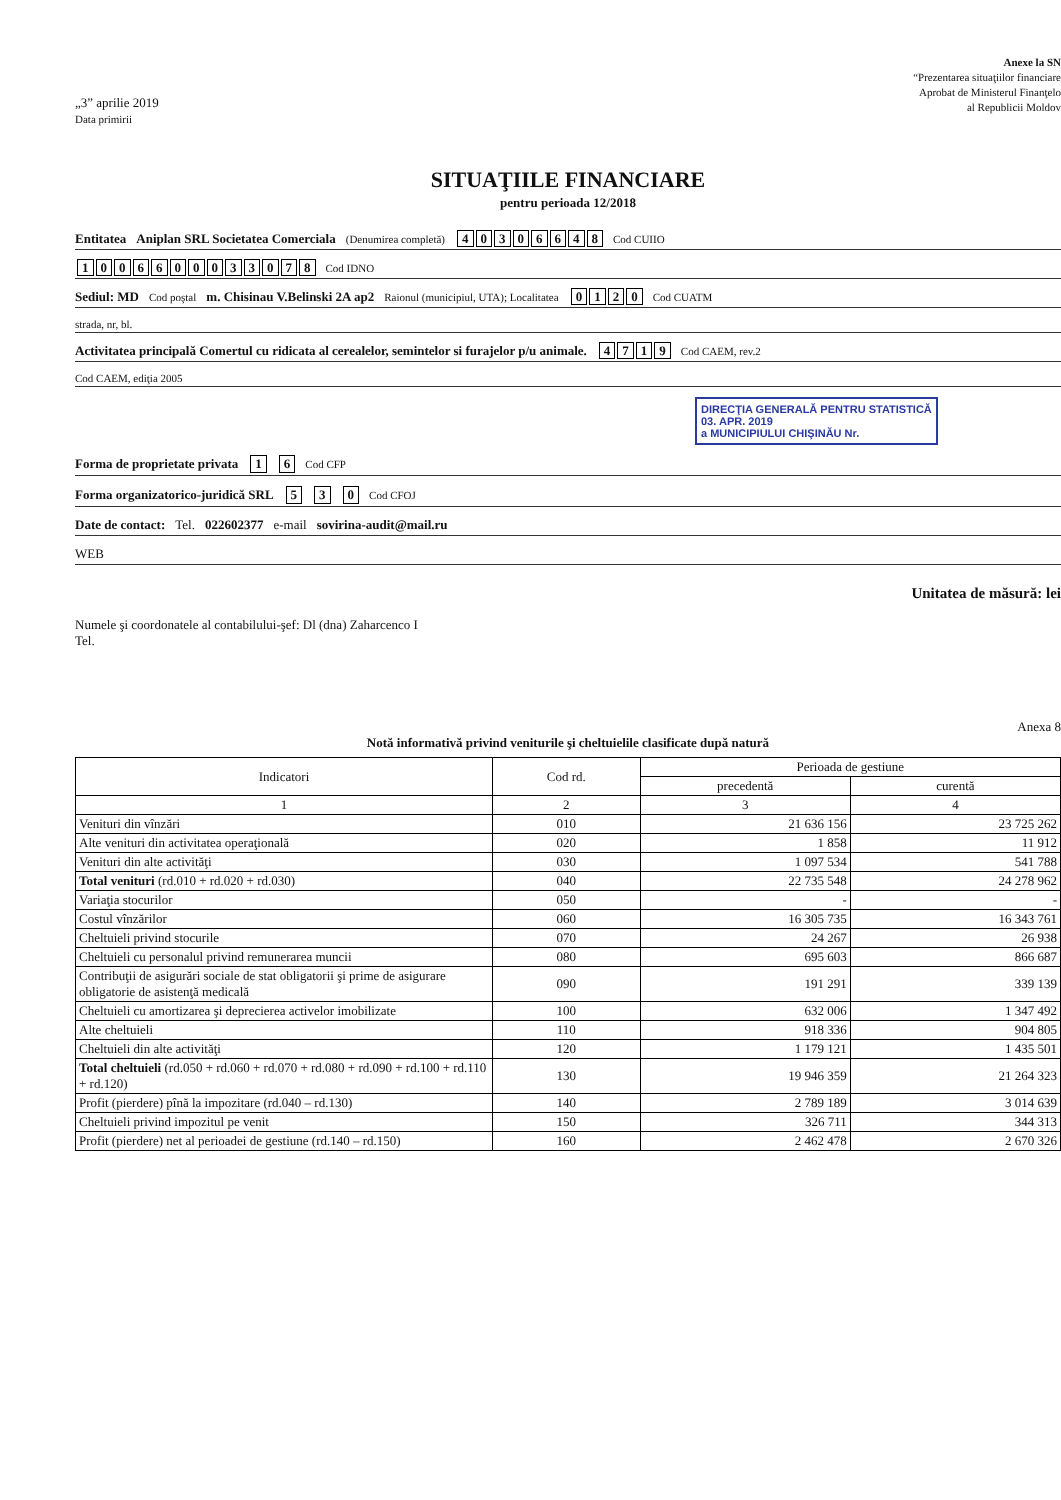„3” aprilie 2019
Data primirii
Anexe la SN
“Prezentarea situaţiilor financiare
Aprobat de Ministerul Finanţelo
al Republicii Moldov
SITUAŢIILE FINANCIARE
pentru perioada 12/2018
Entitatea Aniplan SRL Societatea Comerciala (Denumirea completă) 40306648 Cod CUIIO
1006600033078 Cod IDNO
Sediul: MD Cod poştal m. Chisinau V.Belinski 2A ap2 Raionul (municipiul, UTA); Localitatea 0120 Cod CUATM
strada, nr, bl.
Activitatea principală Comertul cu ridicata al cerealelor, semintelor si furajelor p/u animale. 4719 Cod CAEM, rev.2
Cod CAEM, ediţia 2005
DIRECŢIA GENERALĂ PENTRU STATISTICĂ
03. APR. 2019
a MUNICIPIULUI CHIŞINĂU Nr.
Forma de proprietate privata 1 6 Cod CFP
Forma organizatorico-juridică SRL 5 3 0 Cod CFOJ
Date de contact: Tel. 022602377 e-mail sovirina-audit@mail.ru
WEB
Unitatea de măsură: lei
Numele şi coordonatele al contabilului-şef: Dl (dna) Zaharcenco I
Tel.
Anexa 8
Notă informativă privind veniturile şi cheltuielile clasificate după natură
| Indicatori | Cod rd. | Perioada de gestiune | |
| --- | --- | --- | --- |
| | | precedentă | curentă |
| 1 | 2 | 3 | 4 |
| Venituri din vînzări | 010 | 21 636 156 | 23 725 262 |
| Alte venituri din activitatea operaţională | 020 | 1 858 | 11 912 |
| Venituri din alte activităţi | 030 | 1 097 534 | 541 788 |
| Total venituri (rd.010 + rd.020 + rd.030) | 040 | 22 735 548 | 24 278 962 |
| Variaţia stocurilor | 050 | - | - |
| Costul vînzărilor | 060 | 16 305 735 | 16 343 761 |
| Cheltuieli privind stocurile | 070 | 24 267 | 26 938 |
| Cheltuieli cu personalul privind remunerarea muncii | 080 | 695 603 | 866 687 |
| Contribuţii de asigurări sociale de stat obligatorii şi prime de asigurare obligatorie de asistenţă medicală | 090 | 191 291 | 339 139 |
| Cheltuieli cu amortizarea şi deprecierea activelor imobilizate | 100 | 632 006 | 1 347 492 |
| Alte cheltuieli | 110 | 918 336 | 904 805 |
| Cheltuieli din alte activităţi | 120 | 1 179 121 | 1 435 501 |
| Total cheltuieli (rd.050 + rd.060 + rd.070 + rd.080 + rd.090 + rd.100 + rd.110 + rd.120) | 130 | 19 946 359 | 21 264 323 |
| Profit (pierdere) pînă la impozitare (rd.040 – rd.130) | 140 | 2 789 189 | 3 014 639 |
| Cheltuieli privind impozitul pe venit | 150 | 326 711 | 344 313 |
| Profit (pierdere) net al perioadei de gestiune (rd.140 – rd.150) | 160 | 2 462 478 | 2 670 326 |